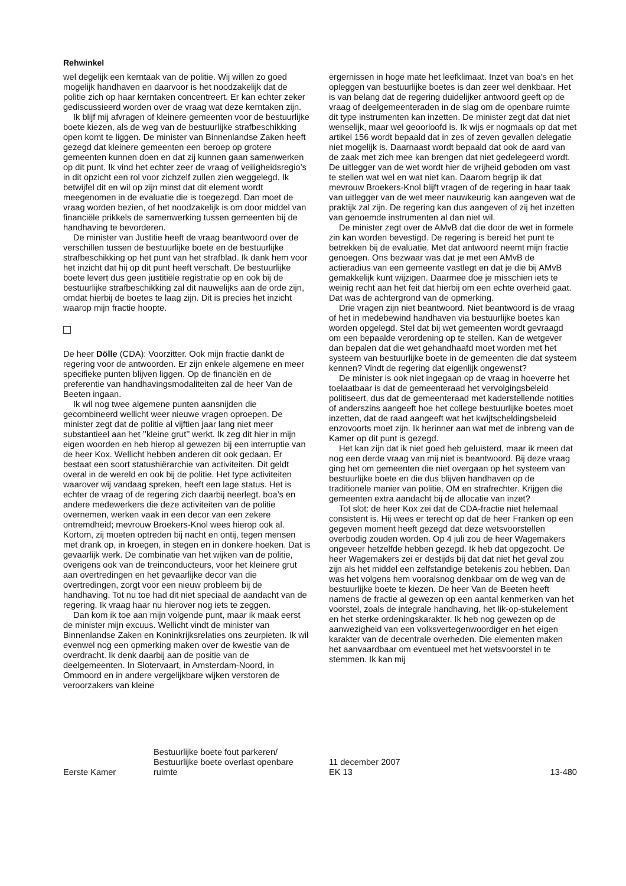Rehwinkel
wel degelijk een kerntaak van de politie. Wij willen zo goed mogelijk handhaven en daarvoor is het noodzakelijk dat de politie zich op haar kerntaken concentreert. Er kan echter zeker gediscussieerd worden over de vraag wat deze kerntaken zijn.
Ik blijf mij afvragen of kleinere gemeenten voor de bestuurlijke boete kiezen, als de weg van de bestuurlijke strafbeschikking open komt te liggen. De minister van Binnenlandse Zaken heeft gezegd dat kleinere gemeenten een beroep op grotere gemeenten kunnen doen en dat zij kunnen gaan samenwerken op dit punt. Ik vind het echter zeer de vraag of veiligheidsregio’s in dit opzicht een rol voor zichzelf zullen zien weggelegd. Ik betwijfel dit en wil op zijn minst dat dit element wordt meegenomen in de evaluatie die is toegezegd. Dan moet de vraag worden bezien, of het noodzakelijk is om door middel van financiële prikkels de samenwerking tussen gemeenten bij de handhaving te bevorderen.
De minister van Justitie heeft de vraag beantwoord over de verschillen tussen de bestuurlijke boete en de bestuurlijke strafbeschikking op het punt van het strafblad. Ik dank hem voor het inzicht dat hij op dit punt heeft verschaft. De bestuurlijke boete levert dus geen justitiële registratie op en ook bij de bestuurlijke strafbeschikking zal dit nauwelijks aan de orde zijn, omdat hierbij de boetes te laag zijn. Dit is precies het inzicht waarop mijn fractie hoopte.
De heer Dölle (CDA): Voorzitter. Ook mijn fractie dankt de regering voor de antwoorden. Er zijn enkele algemene en meer specifieke punten blijven liggen. Op de financiën en de preferentie van handhavingsmodaliteiten zal de heer Van de Beeten ingaan.
Ik wil nog twee algemene punten aansnijden die gecombineerd wellicht weer nieuwe vragen oproepen. De minister zegt dat de politie al vijftien jaar lang niet meer substantieel aan het ’’kleine grut’’ werkt. Ik zeg dit hier in mijn eigen woorden en heb hierop al gewezen bij een interruptie van de heer Kox. Wellicht hebben anderen dit ook gedaan. Er bestaat een soort statushiërarchie van activiteiten. Dit geldt overal in de wereld en ook bij de politie. Het type activiteiten waarover wij vandaag spreken, heeft een lage status. Het is echter de vraag of de regering zich daarbij neerlegt. boa’s en andere medewerkers die deze activiteiten van de politie overnemen, werken vaak in een decor van een zekere ontremdheid; mevrouw Broekers-Knol wees hierop ook al. Kortom, zij moeten optreden bij nacht en ontij, tegen mensen met drank op, in kroegen, in stegen en in donkere hoeken. Dat is gevaarlijk werk. De combinatie van het wijken van de politie, overigens ook van de treinconducteurs, voor het kleinere grut aan overtredingen en het gevaarlijke decor van die overtredingen, zorgt voor een nieuw probleem bij de handhaving. Tot nu toe had dit niet speciaal de aandacht van de regering. Ik vraag haar nu hierover nog iets te zeggen.
Dan kom ik toe aan mijn volgende punt, maar ik maak eerst de minister mijn excuus. Wellicht vindt de minister van Binnenlandse Zaken en Koninkrijksrelaties ons zeurpieten. Ik wil evenwel nog een opmerking maken over de kwestie van de overdracht. Ik denk daarbij aan de positie van de deelgemeenten. In Slotervaart, in Amsterdam-Noord, in Ommoord en in andere vergelijkbare wijken verstoren de veroorzakers van kleine
ergernissen in hoge mate het leefklimaat. Inzet van boa’s en het opleggen van bestuurlijke boetes is dan zeer wel denkbaar. Het is van belang dat de regering duidelijker antwoord geeft op de vraag of deelgemeenteraden in de slag om de openbare ruimte dit type instrumenten kan inzetten. De minister zegt dat dat niet wenselijk, maar wel geoorloofd is. Ik wijs er nogmaals op dat met artikel 156 wordt bepaald dat in zes of zeven gevallen delegatie niet mogelijk is. Daarnaast wordt bepaald dat ook de aard van de zaak met zich mee kan brengen dat niet gedelegeerd wordt. De uitlegger van de wet wordt hier de vrijheid geboden om vast te stellen wat wel en wat niet kan. Daarom begrijp ik dat mevrouw Broekers-Knol blijft vragen of de regering in haar taak van uitlegger van de wet meer nauwkeurig kan aangeven wat de praktijk zal zijn. De regering kan dus aangeven of zij het inzetten van genoemde instrumenten al dan niet wil.
De minister zegt over de AMvB dat die door de wet in formele zin kan worden bevestigd. De regering is bereid het punt te betrekken bij de evaluatie. Met dat antwoord neemt mijn fractie genoegen. Ons bezwaar was dat je met een AMvB de actieradius van een gemeente vastlegt en dat je die bij AMvB gemakkelijk kunt wijzigen. Daarmee doe je misschien iets te weinig recht aan het feit dat hierbij om een echte overheid gaat. Dat was de achtergrond van de opmerking.
Drie vragen zijn niet beantwoord. Niet beantwoord is de vraag of het in medebewind handhaven via bestuurlijke boetes kan worden opgelegd. Stel dat bij wet gemeenten wordt gevraagd om een bepaalde verordening op te stellen. Kan de wetgever dan bepalen dat die wet gehandhaafd moet worden met het systeem van bestuurlijke boete in de gemeenten die dat systeem kennen? Vindt de regering dat eigenlijk ongewenst?
De minister is ook niet ingegaan op de vraag in hoeverre het toelaatbaar is dat de gemeenteraad het vervolgingsbeleid politiseert, dus dat de gemeenteraad met kaderstellende notities of anderszins aangeeft hoe het college bestuurlijke boetes moet inzetten, dat de raad aangeeft wat het kwijtscheldingsbeleid enzovoorts moet zijn. Ik herinner aan wat met de inbreng van de Kamer op dit punt is gezegd.
Het kan zijn dat ik niet goed heb geluisterd, maar ik meen dat nog een derde vraag van mij niet is beantwoord. Bij deze vraag ging het om gemeenten die niet overgaan op het systeem van bestuurlijke boete en die dus blijven handhaven op de traditionele manier van politie, OM en strafrechter. Krijgen die gemeenten extra aandacht bij de allocatie van inzet?
Tot slot: de heer Kox zei dat de CDA-fractie niet helemaal consistent is. Hij wees er terecht op dat de heer Franken op een gegeven moment heeft gezegd dat deze wetsvoorstellen overbodig zouden worden. Op 4 juli zou de heer Wagemakers ongeveer hetzelfde hebben gezegd. Ik heb dat opgezocht. De heer Wagemakers zei er destijds bij dat dat niet het geval zou zijn als het middel een zelfstandige betekenis zou hebben. Dan was het volgens hem vooralsnog denkbaar om de weg van de bestuurlijke boete te kiezen. De heer Van de Beeten heeft namens de fractie al gewezen op een aantal kenmerken van het voorstel, zoals de integrale handhaving, het lik-op-stukelement en het sterke ordeningskarakter. Ik heb nog gewezen op de aanwezigheid van een volksvertegenwoordiger en het eigen karakter van de decentrale overheden. Die elementen maken het aanvaardbaar om eventueel met het wetsvoorstel in te stemmen. Ik kan mij
Eerste Kamer
Bestuurlijke boete fout parkeren/
Bestuurlijke boete overlast openbare
ruimte
11 december 2007
EK 13
13-480